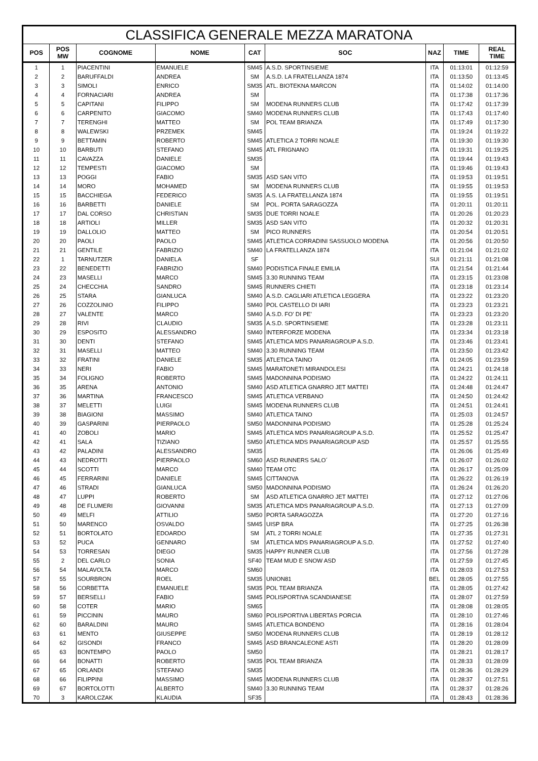| CLASSIFICA GENERALE MEZZA MARATONA | | | | | | | | |
| --- | --- | --- | --- | --- | --- | --- | --- | --- |
| POS | POS MW | COGNOME | NOME | CAT | SOC | NAZ | TIME | REAL TIME |
| 1 | 1 | PIACENTINI | EMANUELE | SM45 | A.S.D. SPORTINSIEME | ITA | 01:13:01 | 01:12:59 |
| 2 | 2 | BARUFFALDI | ANDREA | SM | A.S.D. LA FRATELLANZA 1874 | ITA | 01:13:50 | 01:13:45 |
| 3 | 3 | SIMOLI | ENRICO | SM35 | ATL. BIOTEKNA MARCON | ITA | 01:14:02 | 01:14:00 |
| 4 | 4 | FORNACIARI | ANDREA | SM | | ITA | 01:17:38 | 01:17:36 |
| 5 | 5 | CAPITANI | FILIPPO | SM | MODENA RUNNERS CLUB | ITA | 01:17:42 | 01:17:39 |
| 6 | 6 | CARPENITO | GIACOMO | SM40 | MODENA RUNNERS CLUB | ITA | 01:17:43 | 01:17:40 |
| 7 | 7 | TERENGHI | MATTEO | SM | POL TEAM BRIANZA | ITA | 01:17:49 | 01:17:30 |
| 8 | 8 | WALEWSKI | PRZEMEK | SM45 | | ITA | 01:19:24 | 01:19:22 |
| 9 | 9 | BETTAMIN | ROBERTO | SM45 | ATLETICA 2 TORRI NOALE | ITA | 01:19:30 | 01:19:30 |
| 10 | 10 | BARBUTI | STEFANO | SM45 | ATL FRIGNANO | ITA | 01:19:31 | 01:19:25 |
| 11 | 11 | CAVAZZA | DANIELE | SM35 | | ITA | 01:19:44 | 01:19:43 |
| 12 | 12 | TEMPESTI | GIACOMO | SM | | ITA | 01:19:46 | 01:19:43 |
| 13 | 13 | POGGI | FABIO | SM35 | ASD SAN VITO | ITA | 01:19:53 | 01:19:51 |
| 14 | 14 | MORO | MOHAMED | SM | MODENA RUNNERS CLUB | ITA | 01:19:55 | 01:19:53 |
| 15 | 15 | BACCHIEGA | FEDERICO | SM35 | A.S. LA FRATELLANZA 1874 | ITA | 01:19:55 | 01:19:51 |
| 16 | 16 | BARBETTI | DANIELE | SM | POL. PORTA SARAGOZZA | ITA | 01:20:11 | 01:20:11 |
| 17 | 17 | DAL CORSO | CHRISTIAN | SM35 | DUE TORRI NOALE | ITA | 01:20:26 | 01:20:23 |
| 18 | 18 | ARTIOLI | MILLER | SM35 | ASD SAN VITO | ITA | 01:20:32 | 01:20:31 |
| 19 | 19 | DALLOLIO | MATTEO | SM | PICO RUNNERS | ITA | 01:20:54 | 01:20:51 |
| 20 | 20 | PAOLI | PAOLO | SM45 | ATLETICA CORRADINI SASSUOLO MODENA | ITA | 01:20:56 | 01:20:50 |
| 21 | 21 | GENTILE | FABRIZIO | SM40 | LA FRATELLANZA 1874 | ITA | 01:21:04 | 01:21:02 |
| 22 | 1 | TARNUTZER | DANIELA | SF | | SUI | 01:21:11 | 01:21:08 |
| 23 | 22 | BENEDETTI | FABRIZIO | SM40 | PODISTICA FINALE EMILIA | ITA | 01:21:54 | 01:21:44 |
| 24 | 23 | MASELLI | MARCO | SM45 | 3.30 RUNNING TEAM | ITA | 01:23:15 | 01:23:08 |
| 25 | 24 | CHECCHIA | SANDRO | SM45 | RUNNERS CHIETI | ITA | 01:23:18 | 01:23:14 |
| 26 | 25 | STARA | GIANLUCA | SM40 | A.S.D. CAGLIARI ATLETICA LEGGERA | ITA | 01:23:22 | 01:23:20 |
| 27 | 26 | COZZOLINIO | FILIPPO | SM40 | POL CASTELLO DI IARI | ITA | 01:23:23 | 01:23:21 |
| 28 | 27 | VALENTE | MARCO | SM40 | A.S.D. FO' DI PE' | ITA | 01:23:23 | 01:23:20 |
| 29 | 28 | RIVI | CLAUDIO | SM35 | A.S.D. SPORTINSIEME | ITA | 01:23:28 | 01:23:11 |
| 30 | 29 | ESPOSITO | ALESSANDRO | SM40 | INTERFORZE MODENA | ITA | 01:23:34 | 01:23:18 |
| 31 | 30 | DENTI | STEFANO | SM45 | ATLETICA MDS PANARIAGROUP A.S.D. | ITA | 01:23:46 | 01:23:41 |
| 32 | 31 | MASELLI | MATTEO | SM40 | 3.30 RUNNING TEAM | ITA | 01:23:50 | 01:23:42 |
| 33 | 32 | FRATINI | DANIELE | SM35 | ATLETICA TAINO | ITA | 01:24:05 | 01:23:59 |
| 34 | 33 | NERI | FABIO | SM45 | MARATONETI MIRANDOLESI | ITA | 01:24:21 | 01:24:18 |
| 35 | 34 | FOLIGNO | ROBERTO | SM45 | MADONNINA PODISMO | ITA | 01:24:22 | 01:24:11 |
| 36 | 35 | ARENA | ANTONIO | SM40 | ASD ATLETICA GNARRO JET MATTEI | ITA | 01:24:48 | 01:24:47 |
| 37 | 36 | MARTINA | FRANCESCO | SM45 | ATLETICA VERBANO | ITA | 01:24:50 | 01:24:42 |
| 38 | 37 | MELETTI | LUIGI | SM45 | MODENA RUNNERS CLUB | ITA | 01:24:51 | 01:24:41 |
| 39 | 38 | BIAGIONI | MASSIMO | SM40 | ATLETICA TAINO | ITA | 01:25:03 | 01:24:57 |
| 40 | 39 | GASPARINI | PIERPAOLO | SM50 | MADONNINA PODISMO | ITA | 01:25:28 | 01:25:24 |
| 41 | 40 | ZOBOLI | MARIO | SM45 | ATLETICA MDS PANARIAGROUP A.S.D. | ITA | 01:25:52 | 01:25:47 |
| 42 | 41 | SALA | TIZIANO | SM50 | ATLETICA MDS PANARIAGROUP ASD | ITA | 01:25:57 | 01:25:55 |
| 43 | 42 | PALADINI | ALESSANDRO | SM35 | | ITA | 01:26:06 | 01:25:49 |
| 44 | 43 | NEDROTTI | PIERPAOLO | SM60 | ASD RUNNERS SALO´ | ITA | 01:26:07 | 01:26:02 |
| 45 | 44 | SCOTTI | MARCO | SM40 | TEAM OTC | ITA | 01:26:17 | 01:25:09 |
| 46 | 45 | FERRARINI | DANIELE | SM45 | CITTANOVA | ITA | 01:26:22 | 01:26:19 |
| 47 | 46 | STRADI | GIANLUCA | SM50 | MADONNINA PODISMO | ITA | 01:26:24 | 01:26:20 |
| 48 | 47 | LUPPI | ROBERTO | SM | ASD ATLETICA GNARRO JET MATTEI | ITA | 01:27:12 | 01:27:06 |
| 49 | 48 | DE FLUMERI | GIOVANNI | SM35 | ATLETICA MDS PANARIAGROUP A.S.D. | ITA | 01:27:13 | 01:27:09 |
| 50 | 49 | MELFI | ATTILIO | SM50 | PORTA SARAGOZZA | ITA | 01:27:20 | 01:27:16 |
| 51 | 50 | MARENCO | OSVALDO | SM45 | UISP BRA | ITA | 01:27:25 | 01:26:38 |
| 52 | 51 | BORTOLATO | EDOARDO | SM | ATL 2 TORRI NOALE | ITA | 01:27:35 | 01:27:31 |
| 53 | 52 | PUCA | GENNARO | SM | ATLETICA MDS PANARIAGROUP A.S.D. | ITA | 01:27:52 | 01:27:40 |
| 54 | 53 | TORRESAN | DIEGO | SM35 | HAPPY RUNNER CLUB | ITA | 01:27:56 | 01:27:28 |
| 55 | 2 | DEL CARLO | SONIA | SF40 | TEAM MUD E SNOW ASD | ITA | 01:27:59 | 01:27:45 |
| 56 | 54 | MALAVOLTA | MARCO | SM60 | | ITA | 01:28:03 | 01:27:53 |
| 57 | 55 | SOURBRON | ROEL | SM35 | UNION81 | BEL | 01:28:05 | 01:27:55 |
| 58 | 56 | CORBETTA | EMANUELE | SM35 | POL TEAM BRIANZA | ITA | 01:28:05 | 01:27:42 |
| 59 | 57 | BERSELLI | FABIO | SM45 | POLISPORTIVA SCANDIANESE | ITA | 01:28:07 | 01:27:59 |
| 60 | 58 | COTER | MARIO | SM65 | | ITA | 01:28:08 | 01:28:05 |
| 61 | 59 | PICCININ | MAURO | SM60 | POLISPORTIVA LIBERTAS PORCIA | ITA | 01:28:10 | 01:27:46 |
| 62 | 60 | BARALDINI | MAURO | SM45 | ATLETICA BONDENO | ITA | 01:28:16 | 01:28:04 |
| 63 | 61 | MENTO | GIUSEPPE | SM50 | MODENA RUNNERS CLUB | ITA | 01:28:19 | 01:28:12 |
| 64 | 62 | GISONDI | FRANCO | SM45 | ASD BRANCALEONE ASTI | ITA | 01:28:20 | 01:28:09 |
| 65 | 63 | BONTEMPO | PAOLO | SM50 | | ITA | 01:28:21 | 01:28:17 |
| 66 | 64 | BONATTI | ROBERTO | SM35 | POL TEAM BRIANZA | ITA | 01:28:33 | 01:28:09 |
| 67 | 65 | ORLANDI | STEFANO | SM35 | | ITA | 01:28:36 | 01:28:29 |
| 68 | 66 | FILIPPINI | MASSIMO | SM45 | MODENA RUNNERS CLUB | ITA | 01:28:37 | 01:27:51 |
| 69 | 67 | BORTOLOTTI | ALBERTO | SM40 | 3.30 RUNNING TEAM | ITA | 01:28:37 | 01:28:26 |
| 70 | 3 | KAROLCZAK | KLAUDIA | SF35 | | ITA | 01:28:43 | 01:28:36 |